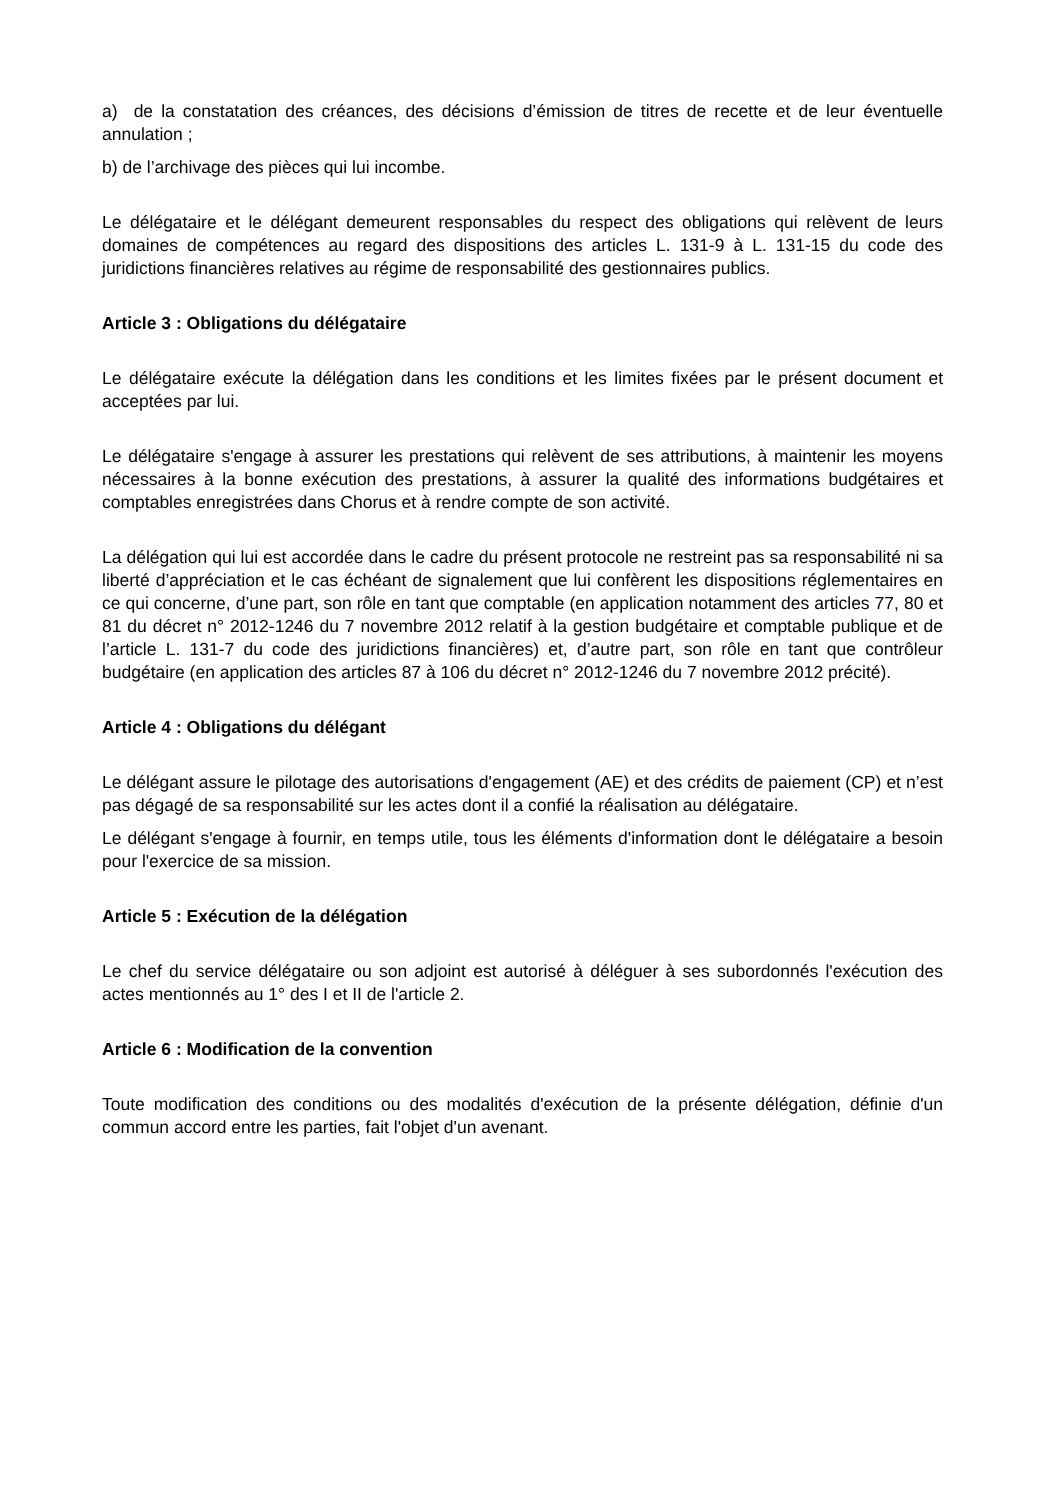a) de la constatation des créances, des décisions d’émission de titres de recette et de leur éventuelle annulation ;
b) de l’archivage des pièces qui lui incombe.
Le délégataire et le délégant demeurent responsables du respect des obligations qui relèvent de leurs domaines de compétences au regard des dispositions des articles L. 131-9 à L. 131-15 du code des juridictions financières relatives au régime de responsabilité des gestionnaires publics.
Article 3 : Obligations du délégataire
Le délégataire exécute la délégation dans les conditions et les limites fixées par le présent document et acceptées par lui.
Le délégataire s'engage à assurer les prestations qui relèvent de ses attributions, à maintenir les moyens nécessaires à la bonne exécution des prestations, à assurer la qualité des informations budgétaires et comptables enregistrées dans Chorus et à rendre compte de son activité.
La délégation qui lui est accordée dans le cadre du présent protocole ne restreint pas sa responsabilité ni sa liberté d’appréciation et le cas échéant de signalement que lui confèrent les dispositions réglementaires en ce qui concerne, d’une part, son rôle en tant que comptable (en application notamment des articles 77, 80 et 81 du décret n° 2012-1246 du 7 novembre 2012 relatif à la gestion budgétaire et comptable publique et de l’article L. 131-7 du code des juridictions financières) et, d’autre part, son rôle en tant que contrôleur budgétaire (en application des articles 87 à 106 du décret n° 2012-1246 du 7 novembre 2012 précité).
Article 4 : Obligations du délégant
Le délégant assure le pilotage des autorisations d'engagement (AE) et des crédits de paiement (CP) et n’est pas dégagé de sa responsabilité sur les actes dont il a confié la réalisation au délégataire.
Le délégant s'engage à fournir, en temps utile, tous les éléments d'information dont le délégataire a besoin pour l'exercice de sa mission.
Article 5 : Exécution de la délégation
Le chef du service délégataire ou son adjoint est autorisé à déléguer à ses subordonnés l'exécution des actes mentionnés au 1° des I et II de l'article 2.
Article 6 : Modification de la convention
Toute modification des conditions ou des modalités d'exécution de la présente délégation, définie d'un commun accord entre les parties, fait l'objet d'un avenant.